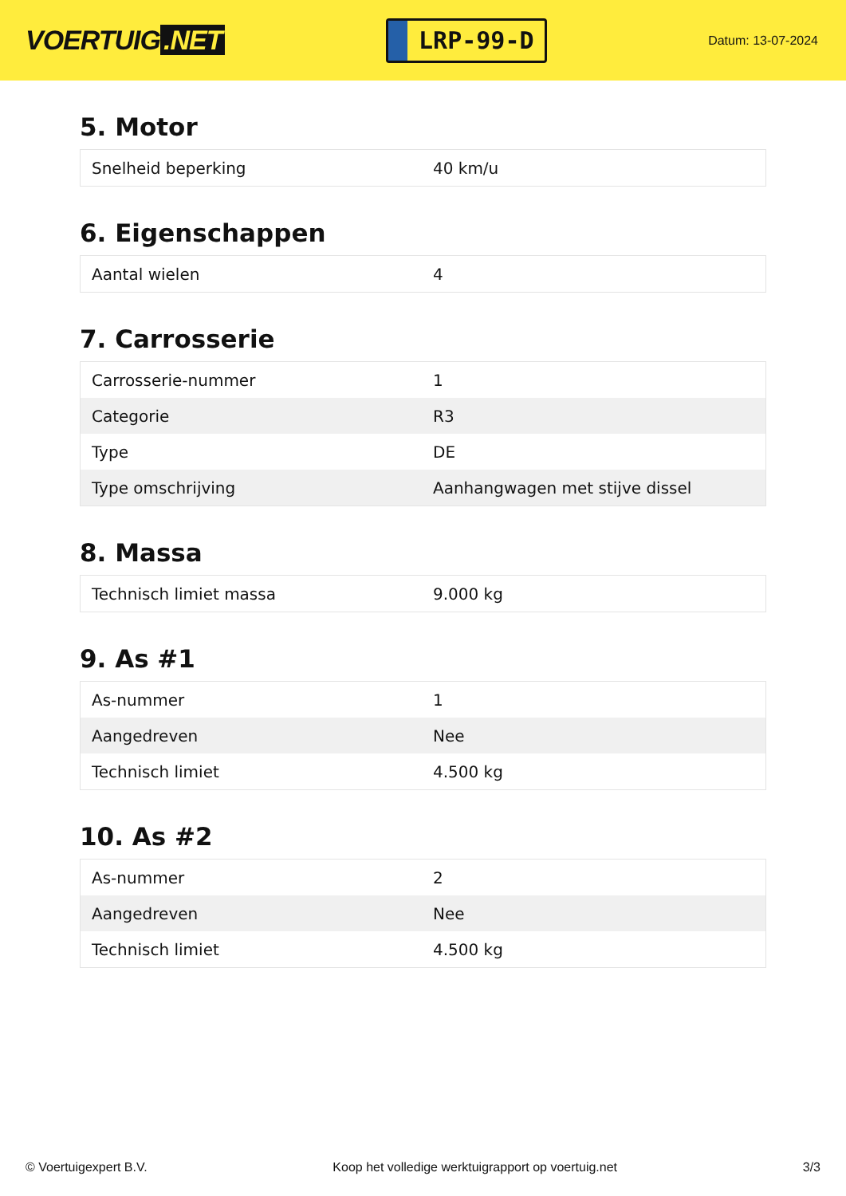VOERTUIG.NET
LRP-99-D
Datum: 13-07-2024
5. Motor
| Snelheid beperking | 40 km/u |
6. Eigenschappen
| Aantal wielen | 4 |
7. Carrosserie
| Carrosserie-nummer | 1 |
| Categorie | R3 |
| Type | DE |
| Type omschrijving | Aanhangwagen met stijve dissel |
8. Massa
| Technisch limiet massa | 9.000 kg |
9. As #1
| As-nummer | 1 |
| Aangedreven | Nee |
| Technisch limiet | 4.500 kg |
10. As #2
| As-nummer | 2 |
| Aangedreven | Nee |
| Technisch limiet | 4.500 kg |
© Voertuigexpert B.V. Koop het volledige werktuigrapport op voertuig.net 3/3